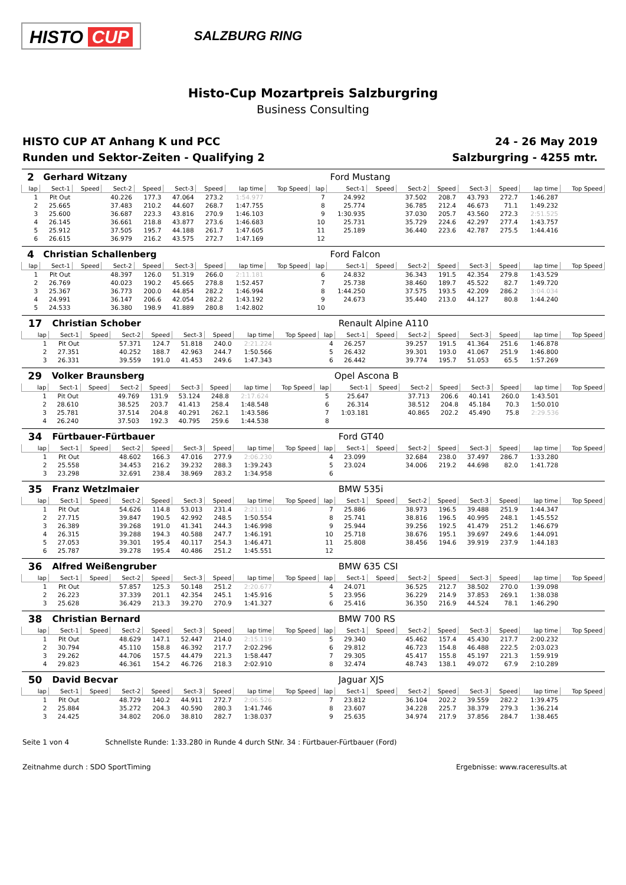HISTO CUP
SALZBURG RING
Histo-Cup Mozartpreis Salzburgring
Business Consulting
HISTO CUP AT Anhang K und PCC
Runden und Sektor-Zeiten - Qualifying 2
24 - 26 May 2019
Salzburgring - 4255 mtr.
| 2 | Gerhard Witzany | | | | | | | | | Ford Mustang | | | | | | | |
| lap | Sect-1 | Speed | Sect-2 | Speed | Sect-3 | Speed | lap time | Top Speed | lap | Sect-1 | Speed | Sect-2 | Speed | Sect-3 | Speed | lap time | Top Speed |
| 1 | Pit Out | | 40.226 | 177.3 | 47.064 | 273.2 | 1:54.977 | | 7 | 24.992 | | 37.502 | 208.7 | 43.793 | 272.7 | 1:46.287 | |
| 2 | 25.665 | | 37.483 | 210.2 | 44.607 | 268.7 | 1:47.755 | | 8 | 25.774 | | 36.785 | 212.4 | 46.673 | 71.1 | 1:49.232 | |
| 3 | 25.600 | | 36.687 | 223.3 | 43.816 | 270.9 | 1:46.103 | | 9 | 1:30.935 | | 37.030 | 205.7 | 43.560 | 272.3 | 2:51.525 | |
| 4 | 26.145 | | 36.661 | 218.8 | 43.877 | 273.6 | 1:46.683 | | 10 | 25.731 | | 35.729 | 224.6 | 42.297 | 277.4 | 1:43.757 | |
| 5 | 25.912 | | 37.505 | 195.7 | 44.188 | 261.7 | 1:47.605 | | 11 | 25.189 | | 36.440 | 223.6 | 42.787 | 275.5 | 1:44.416 | |
| 6 | 26.615 | | 36.979 | 216.2 | 43.575 | 272.7 | 1:47.169 | | 12 | | | | | | | | |
| 4 | Christian Schallenberg | | | | | | | | | Ford Falcon | | | | | | | |
| lap | Sect-1 | Speed | Sect-2 | Speed | Sect-3 | Speed | lap time | Top Speed | lap | Sect-1 | Speed | Sect-2 | Speed | Sect-3 | Speed | lap time | Top Speed |
| 1 | Pit Out | | 48.397 | 126.0 | 51.319 | 266.0 | 2:11.181 | | 6 | 24.832 | | 36.343 | 191.5 | 42.354 | 279.8 | 1:43.529 | |
| 2 | 26.769 | | 40.023 | 190.2 | 45.665 | 278.8 | 1:52.457 | | 7 | 25.738 | | 38.460 | 189.7 | 45.522 | 82.7 | 1:49.720 | |
| 3 | 25.367 | | 36.773 | 200.0 | 44.854 | 282.2 | 1:46.994 | | 8 | 1:44.250 | | 37.575 | 193.5 | 42.209 | 286.2 | 3:04.034 | |
| 4 | 24.991 | | 36.147 | 206.6 | 42.054 | 282.2 | 1:43.192 | | 9 | 24.673 | | 35.440 | 213.0 | 44.127 | 80.8 | 1:44.240 | |
| 5 | 24.533 | | 36.380 | 198.9 | 41.889 | 280.8 | 1:42.802 | | 10 | | | | | | | | |
| 17 | Christian Schober | | | | | | | | | Renault Alpine A110 | | | | | | | |
| lap | Sect-1 | Speed | Sect-2 | Speed | Sect-3 | Speed | lap time | Top Speed | lap | Sect-1 | Speed | Sect-2 | Speed | Sect-3 | Speed | lap time | Top Speed |
| 1 | Pit Out | | 57.371 | 124.7 | 51.818 | 240.0 | 2:21.224 | | 4 | 26.257 | | 39.257 | 191.5 | 41.364 | 251.6 | 1:46.878 | |
| 2 | 27.351 | | 40.252 | 188.7 | 42.963 | 244.7 | 1:50.566 | | 5 | 26.432 | | 39.301 | 193.0 | 41.067 | 251.9 | 1:46.800 | |
| 3 | 26.331 | | 39.559 | 191.0 | 41.453 | 249.6 | 1:47.343 | | 6 | 26.442 | | 39.774 | 195.7 | 51.053 | 65.5 | 1:57.269 | |
| 29 | Volker Braunsberg | | | | | | | | | Opel Ascona B | | | | | | | |
| lap | Sect-1 | Speed | Sect-2 | Speed | Sect-3 | Speed | lap time | Top Speed | lap | Sect-1 | Speed | Sect-2 | Speed | Sect-3 | Speed | lap time | Top Speed |
| 1 | Pit Out | | 49.769 | 131.9 | 53.124 | 248.8 | 2:17.624 | | 5 | 25.647 | | 37.713 | 206.6 | 40.141 | 260.0 | 1:43.501 | |
| 2 | 28.610 | | 38.525 | 203.7 | 41.413 | 258.4 | 1:48.548 | | 6 | 26.314 | | 38.512 | 204.8 | 45.184 | 70.3 | 1:50.010 | |
| 3 | 25.781 | | 37.514 | 204.8 | 40.291 | 262.1 | 1:43.586 | | 7 | 1:03.181 | | 40.865 | 202.2 | 45.490 | 75.8 | 2:29.536 | |
| 4 | 26.240 | | 37.503 | 192.3 | 40.795 | 259.6 | 1:44.538 | | 8 | | | | | | | | |
| 34 | Fürtbauer-Fürtbauer | | | | | | | | | Ford GT40 | | | | | | | |
| lap | Sect-1 | Speed | Sect-2 | Speed | Sect-3 | Speed | lap time | Top Speed | lap | Sect-1 | Speed | Sect-2 | Speed | Sect-3 | Speed | lap time | Top Speed |
| 1 | Pit Out | | 48.602 | 166.3 | 47.016 | 277.9 | 2:06.230 | | 4 | 23.099 | | 32.684 | 238.0 | 37.497 | 286.7 | 1:33.280 | |
| 2 | 25.558 | | 34.453 | 216.2 | 39.232 | 288.3 | 1:39.243 | | 5 | 23.024 | | 34.006 | 219.2 | 44.698 | 82.0 | 1:41.728 | |
| 3 | 23.298 | | 32.691 | 238.4 | 38.969 | 283.2 | 1:34.958 | | 6 | | | | | | | | |
| 35 | Franz Wetzlmaier | | | | | | | | | BMW 535i | | | | | | | |
| lap | Sect-1 | Speed | Sect-2 | Speed | Sect-3 | Speed | lap time | Top Speed | lap | Sect-1 | Speed | Sect-2 | Speed | Sect-3 | Speed | lap time | Top Speed |
| 1 | Pit Out | | 54.626 | 114.8 | 53.013 | 231.4 | 2:21.110 | | 7 | 25.886 | | 38.973 | 196.5 | 39.488 | 251.9 | 1:44.347 | |
| 2 | 27.715 | | 39.847 | 190.5 | 42.992 | 248.5 | 1:50.554 | | 8 | 25.741 | | 38.816 | 196.5 | 40.995 | 248.1 | 1:45.552 | |
| 3 | 26.389 | | 39.268 | 191.0 | 41.341 | 244.3 | 1:46.998 | | 9 | 25.944 | | 39.256 | 192.5 | 41.479 | 251.2 | 1:46.679 | |
| 4 | 26.315 | | 39.288 | 194.3 | 40.588 | 247.7 | 1:46.191 | | 10 | 25.718 | | 38.676 | 195.1 | 39.697 | 249.6 | 1:44.091 | |
| 5 | 27.053 | | 39.301 | 195.4 | 40.117 | 254.3 | 1:46.471 | | 11 | 25.808 | | 38.456 | 194.6 | 39.919 | 237.9 | 1:44.183 | |
| 6 | 25.787 | | 39.278 | 195.4 | 40.486 | 251.2 | 1:45.551 | | 12 | | | | | | | | |
| 36 | Alfred Weißengruber | | | | | | | | | BMW 635 CSI | | | | | | | |
| lap | Sect-1 | Speed | Sect-2 | Speed | Sect-3 | Speed | lap time | Top Speed | lap | Sect-1 | Speed | Sect-2 | Speed | Sect-3 | Speed | lap time | Top Speed |
| 1 | Pit Out | | 57.857 | 125.3 | 50.148 | 251.2 | 2:20.677 | | 4 | 24.071 | | 36.525 | 212.7 | 38.502 | 270.0 | 1:39.098 | |
| 2 | 26.223 | | 37.339 | 201.1 | 42.354 | 245.1 | 1:45.916 | | 5 | 23.956 | | 36.229 | 214.9 | 37.853 | 269.1 | 1:38.038 | |
| 3 | 25.628 | | 36.429 | 213.3 | 39.270 | 270.9 | 1:41.327 | | 6 | 25.416 | | 36.350 | 216.9 | 44.524 | 78.1 | 1:46.290 | |
| 38 | Christian Bernard | | | | | | | | | BMW 700 RS | | | | | | | |
| lap | Sect-1 | Speed | Sect-2 | Speed | Sect-3 | Speed | lap time | Top Speed | lap | Sect-1 | Speed | Sect-2 | Speed | Sect-3 | Speed | lap time | Top Speed |
| 1 | Pit Out | | 48.629 | 147.1 | 52.447 | 214.0 | 2:15.119 | | 5 | 29.340 | | 45.462 | 157.4 | 45.430 | 217.7 | 2:00.232 | |
| 2 | 30.794 | | 45.110 | 158.8 | 46.392 | 217.7 | 2:02.296 | | 6 | 29.812 | | 46.723 | 154.8 | 46.488 | 222.5 | 2:03.023 | |
| 3 | 29.262 | | 44.706 | 157.5 | 44.479 | 221.3 | 1:58.447 | | 7 | 29.305 | | 45.417 | 155.8 | 45.197 | 221.3 | 1:59.919 | |
| 4 | 29.823 | | 46.361 | 154.2 | 46.726 | 218.3 | 2:02.910 | | 8 | 32.474 | | 48.743 | 138.1 | 49.072 | 67.9 | 2:10.289 | |
| 50 | David Becvar | | | | | | | | | Jaguar XJS | | | | | | | |
| lap | Sect-1 | Speed | Sect-2 | Speed | Sect-3 | Speed | lap time | Top Speed | lap | Sect-1 | Speed | Sect-2 | Speed | Sect-3 | Speed | lap time | Top Speed |
| 1 | Pit Out | | 48.729 | 140.2 | 44.911 | 272.7 | 2:06.526 | | 7 | 23.812 | | 36.104 | 202.2 | 39.559 | 282.2 | 1:39.475 | |
| 2 | 25.884 | | 35.272 | 204.3 | 40.590 | 280.3 | 1:41.746 | | 8 | 23.607 | | 34.228 | 225.7 | 38.379 | 279.3 | 1:36.214 | |
| 3 | 24.425 | | 34.802 | 206.0 | 38.810 | 282.7 | 1:38.037 | | 9 | 25.635 | | 34.974 | 217.9 | 37.856 | 284.7 | 1:38.465 | |
Seite 1 von 4 Schnellste Runde: 1:33.280 in Runde 4 durch StNr. 34 : Fürtbauer-Fürtbauer (Ford)
Zeitnahme durch : SDO SportTiming Ergebnisse: www.raceresults.at